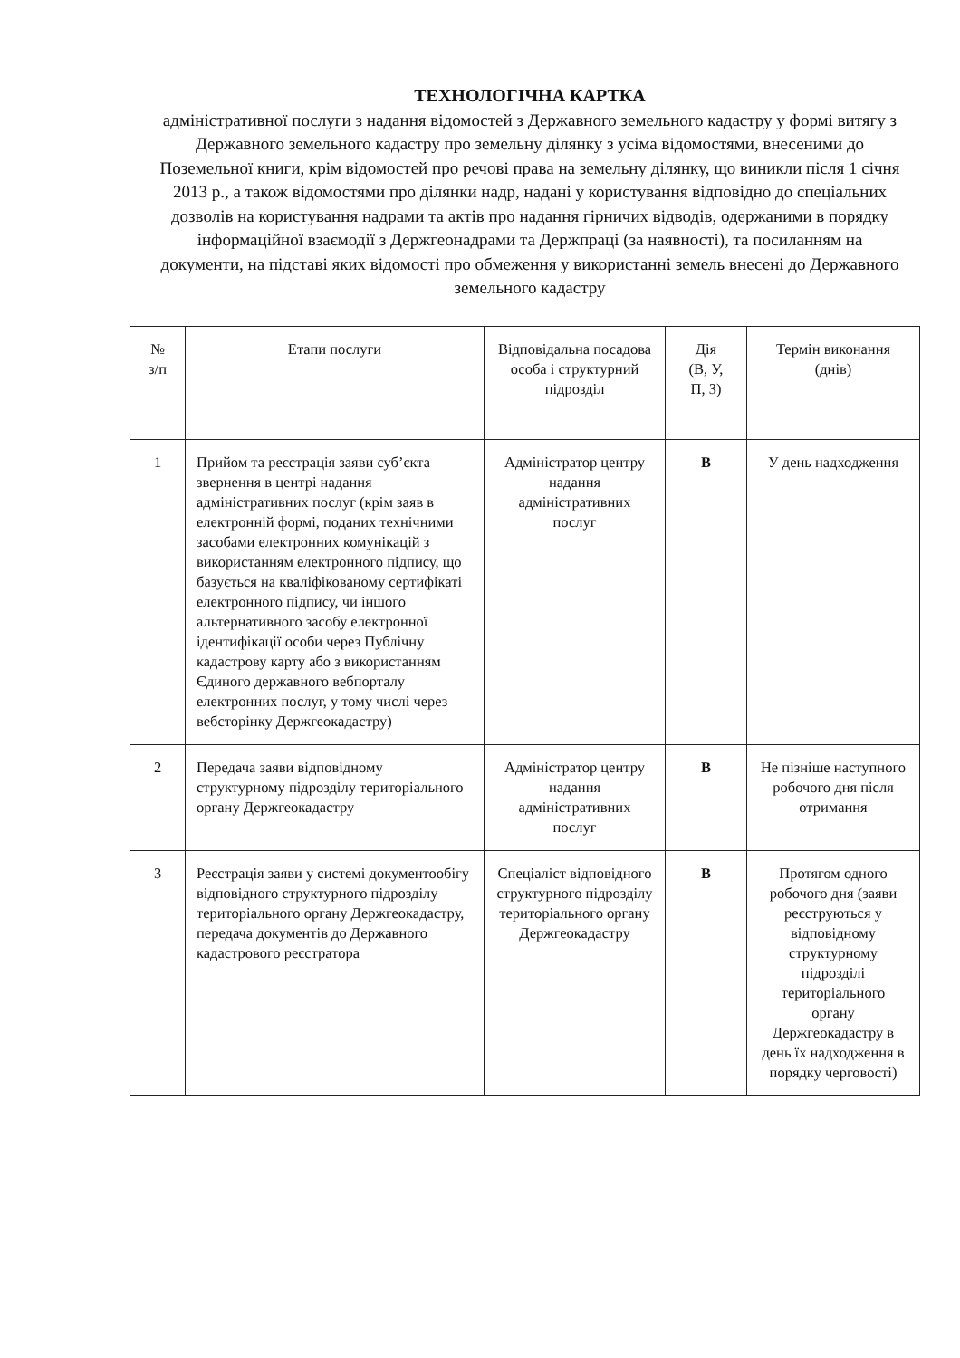ТЕХНОЛОГІЧНА КАРТКА
адміністративної послуги з надання відомостей з Державного земельного кадастру у формі витягу з Державного земельного кадастру про земельну ділянку з усіма відомостями, внесеними до Поземельної книги, крім відомостей про речові права на земельну ділянку, що виникли після 1 січня 2013 р., а також відомостями про ділянки надр, надані у користування відповідно до спеціальних дозволів на користування надрами та актів про надання гірничих відводів, одержаними в порядку інформаційної взаємодії з Держгеонадрами та Держпраці (за наявності), та посиланням на документи, на підставі яких відомості про обмеження у використанні земель внесені до Державного земельного кадастру
| № з/п | Етапи послуги | Відповідальна посадова особа і структурний підрозділ | Дія (В, У, П, З) | Термін виконання (днів) |
| 1 | Прийом та реєстрація заяви суб’єкта звернення в центрі надання адміністративних послуг (крім заяв в електронній формі, поданих технічними засобами електронних комунікацій з використанням електронного підпису, що базується на кваліфікованому сертифікаті електронного підпису, чи іншого альтернативного засобу електронної ідентифікації особи через Публічну кадастрову карту або з використанням Єдиного державного вебпорталу електронних послуг, у тому числі через вебсторінку Держгеокадастру) | Адміністратор центру надання адміністративних послуг | В | У день надходження |
| 2 | Передача заяви відповідному структурному підрозділу територіального органу Держгеокадастру | Адміністратор центру надання адміністративних послуг | В | Не пізніше наступного робочого дня після отримання |
| 3 | Реєстрація заяви у системі документообігу відповідного структурного підрозділу територіального органу Держгеокадастру, передача документів до Державного кадастрового реєстратора | Спеціаліст відповідного структурного підрозділу територіального органу Держгеокадастру | В | Протягом одного робочого дня (заяви реєструються у відповідному структурному підрозділі територіального органу Держгеокадастру в день їх надходження в порядку черговості) |